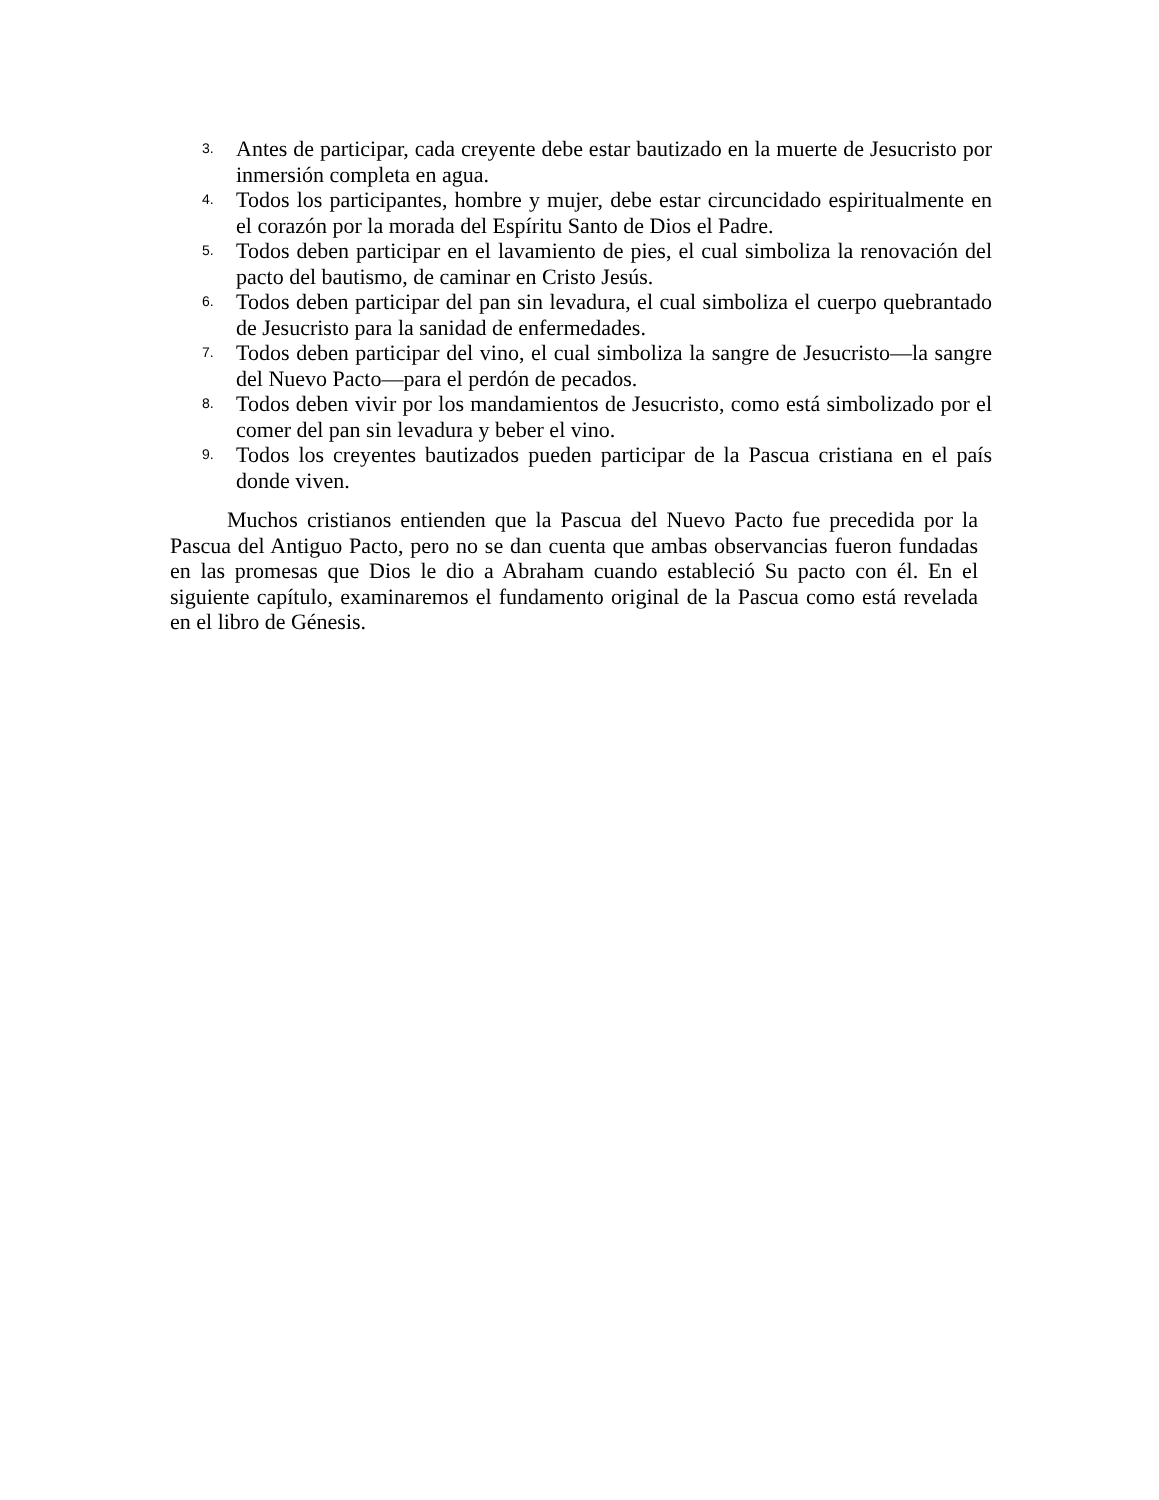3. Antes de participar, cada creyente debe estar bautizado en la muerte de Jesucristo por inmersión completa en agua.
4. Todos los participantes, hombre y mujer, debe estar circuncidado espiritualmente en el corazón por la morada del Espíritu Santo de Dios el Padre.
5. Todos deben participar en el lavamiento de pies, el cual simboliza la renovación del pacto del bautismo, de caminar en Cristo Jesús.
6. Todos deben participar del pan sin levadura, el cual simboliza el cuerpo quebrantado de Jesucristo para la sanidad de enfermedades.
7. Todos deben participar del vino, el cual simboliza la sangre de Jesucristo—la sangre del Nuevo Pacto—para el perdón de pecados.
8. Todos deben vivir por los mandamientos de Jesucristo, como está simbolizado por el comer del pan sin levadura y beber el vino.
9. Todos los creyentes bautizados pueden participar de la Pascua cristiana en el país donde viven.
Muchos cristianos entienden que la Pascua del Nuevo Pacto fue precedida por la Pascua del Antiguo Pacto, pero no se dan cuenta que ambas observancias fueron fundadas en las promesas que Dios le dio a Abraham cuando estableció Su pacto con él. En el siguiente capítulo, examinaremos el fundamento original de la Pascua como está revelada en el libro de Génesis.